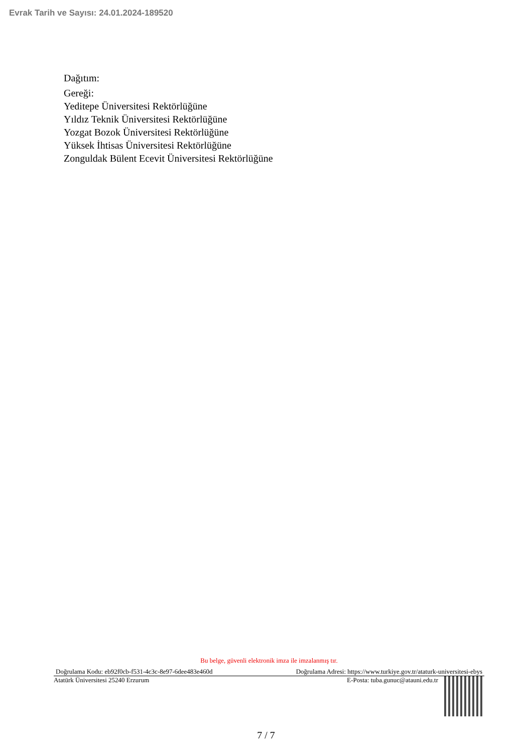Evrak Tarih ve Sayısı: 24.01.2024-189520
Dağıtım:
Gereği:
Yeditepe Üniversitesi Rektörlüğüne
Yıldız Teknik Üniversitesi Rektörlüğüne
Yozgat Bozok Üniversitesi Rektörlüğüne
Yüksek İhtisas Üniversitesi Rektörlüğüne
Zonguldak Bülent Ecevit Üniversitesi Rektörlüğüne
Bu belge, güvenli elektronik imza ile imzalanmış tır.
Doğrulama Kodu: eb92f0cb-f531-4c3c-8e97-6dee483e460d Doğrulama Adresi: https://www.turkiye.gov.tr/ataturk-universitesi-ebys
Atatürk Üniversitesi 25240 Erzurum E-Posta: tuba.gunuc@atauni.edu.tr
7 / 7